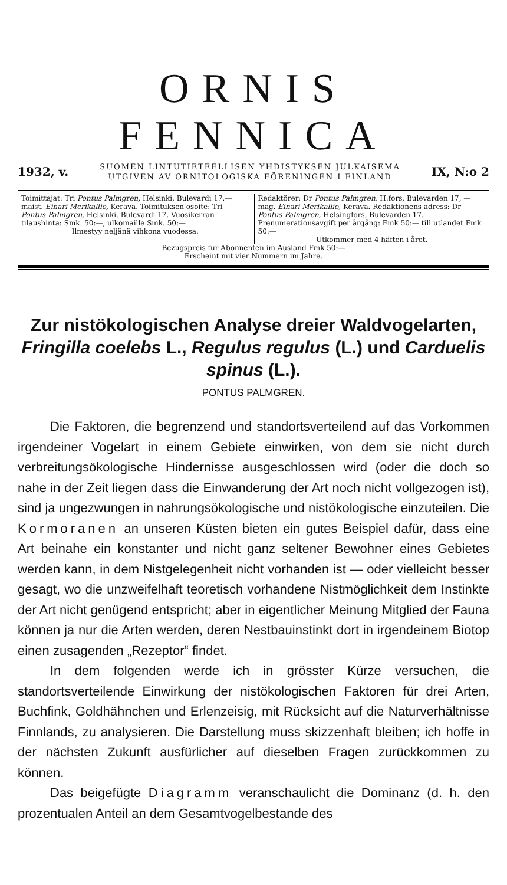ORNIS FENNICA
1932, v. SUOMEN LINTUTIETEELLISEN YHDISTYKSEN JULKAISEMA
UTGIVEN AV ORNITOLOGISKA FÖRENINGEN I FINLAND IX, N:o 2
Toimittajat: Tri Pontus Palmgren, Helsinki, Bulevardi 17,— maist. Einari Merikallio, Kerava. Toimituksen osoite: Tri Pontus Palmgren, Helsinki, Bulevardi 17. Vuosikerran tilaushinta: Smk. 50:—, ulkomaille Smk. 50:—
Ilmestyy neljänä vihkona vuodessa.
Redaktörer: Dr Pontus Palmgren, H:fors, Bulevarden 17, — mag. Einari Merikallio, Kerava. Redaktionens adress: Dr Pontus Palmgren, Helsingfors, Bulevarden 17. Prenumerationsavgift per årgång: Fmk 50:— till utlandet Fmk 50:—
Utkommer med 4 häften i året.
Bezugspreis für Abonnenten im Ausland Fmk 50:—
Erscheint mit vier Nummern im Jahre.
Zur nistökologischen Analyse dreier Waldvogelarten, Fringilla coelebs L., Regulus regulus (L.) und Carduelis spinus (L.).
PONTUS PALMGREN.
Die Faktoren, die begrenzend und standortsverteilend auf das Vorkommen irgendeiner Vogelart in einem Gebiete einwirken, von dem sie nicht durch verbreitungsökologische Hindernisse ausgeschlossen wird (oder die doch so nahe in der Zeit liegen dass die Einwanderung der Art noch nicht vollgezogen ist), sind ja ungezwungen in nahrungsökologische und nistökologische einzuteilen. Die Kormoranen an unseren Küsten bieten ein gutes Beispiel dafür, dass eine Art beinahe ein konstanter und nicht ganz seltener Bewohner eines Gebietes werden kann, in dem Nistgelegenheit nicht vorhanden ist — oder vielleicht besser gesagt, wo die unzweifelhaft teoretisch vorhandene Nistmöglichkeit dem Instinkte der Art nicht genügend entspricht; aber in eigentlicher Meinung Mitglied der Fauna können ja nur die Arten werden, deren Nestbauinstinkt dort in irgendeinem Biotop einen zusagenden „Rezeptor“ findet.
In dem folgenden werde ich in grösster Kürze versuchen, die standortsverteilende Einwirkung der nistökologischen Faktoren für drei Arten, Buchfink, Goldhähnchen und Erlenzeisig, mit Rücksicht auf die Naturverhältnisse Finnlands, zu analysieren. Die Darstellung muss skizzenhaft bleiben; ich hoffe in der nächsten Zukunft ausfürlicher auf dieselben Fragen zurückkommen zu können.
Das beigefügte Diagramm veranschaulicht die Dominanz (d. h. den prozentualen Anteil an dem Gesamtvogelbestande des